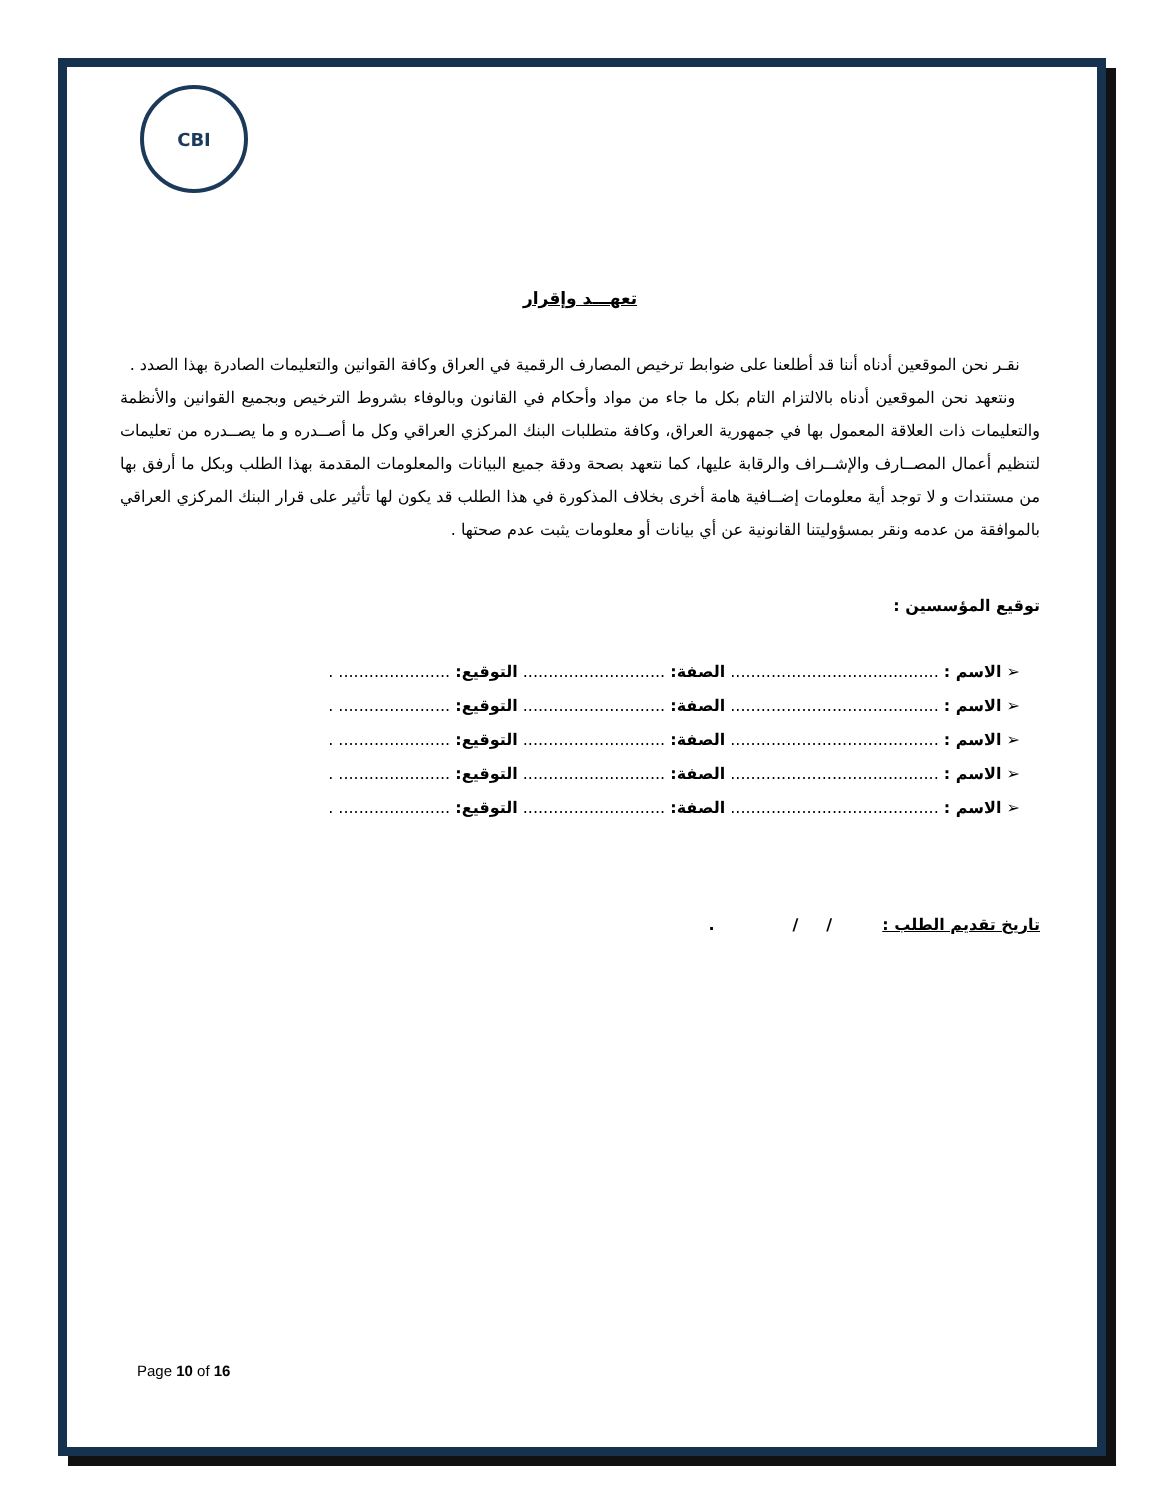CBI
تعهـــد وإقرار
نقـر نحن الموقعين أدناه أننا قد أطلعنا على ضوابط ترخيص المصارف الرقمية في العراق وكافة القوانين والتعليمات الصادرة بهذا الصدد .
ونتعهد نحن الموقعين أدناه بالالتزام التام بكل ما جاء من مواد وأحكام في القانون وبالوفاء بشروط الترخيص وبجميع القوانين والأنظمة والتعليمات ذات العلاقة المعمول بها في جمهورية العراق، وكافة متطلبات البنك المركزي العراقي وكل ما أصــدره و ما يصــدره من تعليمات لتنظيم أعمال المصــارف والإشــراف والرقابة عليها، كما نتعهد بصحة ودقة جميع البيانات والمعلومات المقدمة بهذا الطلب وبكل ما أرفق بها من مستندات و لا توجد أية معلومات إضــافية هامة أخرى بخلاف المذكورة في هذا الطلب قد يكون لها تأثير على قرار البنك المركزي العراقي بالموافقة من عدمه ونقر بمسؤوليتنا القانونية عن أي بيانات أو معلومات يثبت عدم صحتها .
توقيع المؤسسين :
➢ الاسم : ......................................... الصفة: ............................ التوقيع: ...................... .
➢ الاسم : ......................................... الصفة: ............................ التوقيع: ...................... .
➢ الاسم : ......................................... الصفة: ............................ التوقيع: ...................... .
➢ الاسم : ......................................... الصفة: ............................ التوقيع: ...................... .
➢ الاسم : ......................................... الصفة: ............................ التوقيع: ...................... .
تاريخ تقديم الطلب : / / .
Page 10 of 16